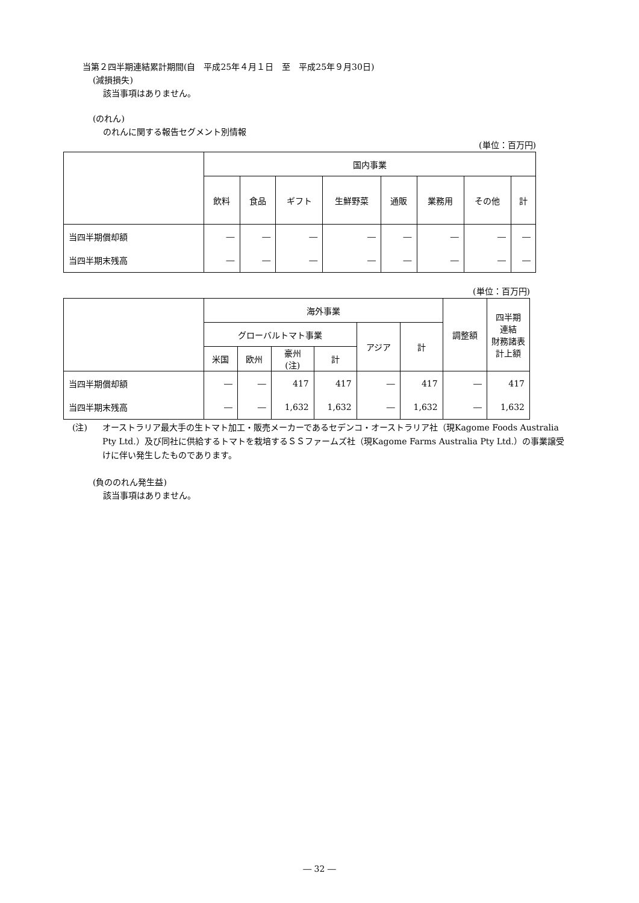当第２四半期連結累計期間(自　平成25年４月１日　至　平成25年９月30日)
(減損損失)
該当事項はありません。
(のれん)
のれんに関する報告セグメント別情報
(単位：百万円)
| | 国内事業 | | | | | | | |
| --- | --- | --- | --- | --- | --- | --- | --- | --- |
| | 飲料 | 食品 | ギフト | 生鮮野菜 | 通販 | 業務用 | その他 | 計 |
| 当四半期償却額 | ― | ― | ― | ― | ― | ― | ― | ― |
| 当四半期末残高 | ― | ― | ― | ― | ― | ― | ― | ― |
(単位：百万円)
| | 海外事業 | | | | | | 調整額 | 四半期 連結 財務諸表 計上額 |
| --- | --- | --- | --- | --- | --- | --- | --- | --- |
| | グローバルトマト事業 | | | | アジア | 計 | | |
| | 米国 | 欧州 | 豪州 (注) | 計 | | | | |
| 当四半期償却額 | ― | ― | 417 | 417 | ― | 417 | ― | 417 |
| 当四半期末残高 | ― | ― | 1,632 | 1,632 | ― | 1,632 | ― | 1,632 |
(注)
オーストラリア最大手の生トマト加工・販売メーカーであるセデンコ・オーストラリア社（現Kagome Foods Australia Pty Ltd.）及び同社に供給するトマトを栽培するＳＳファームズ社（現Kagome Farms Australia Pty Ltd.）の事業譲受けに伴い発生したものであります。
(負ののれん発生益)
該当事項はありません。
― 32 ―